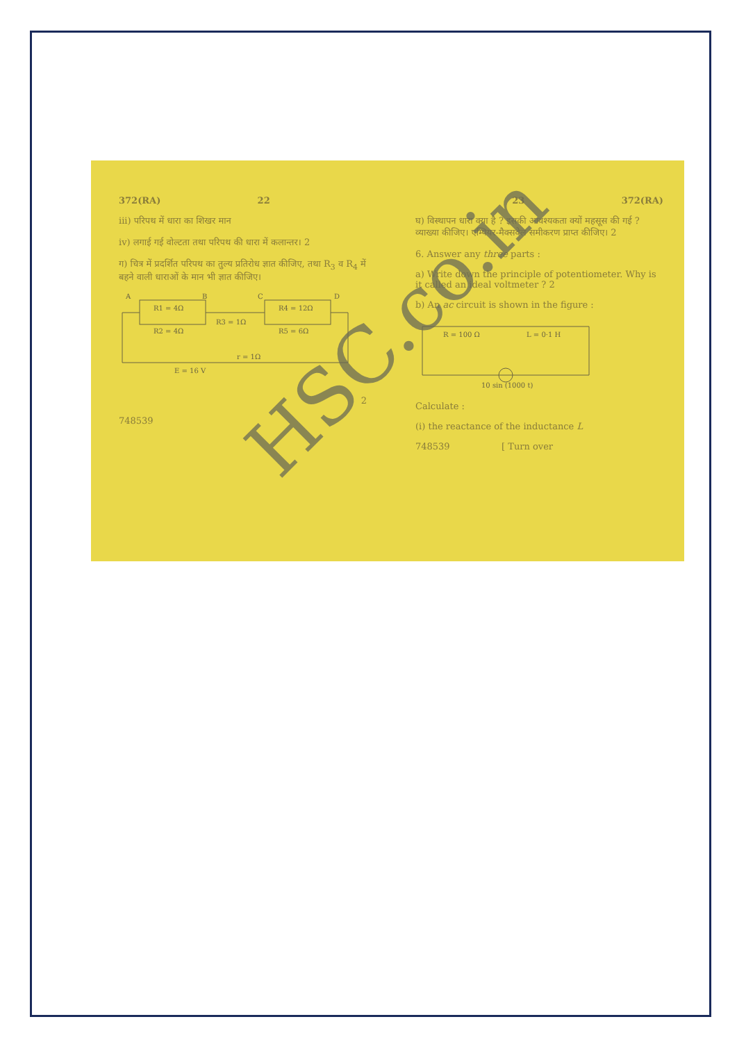372(RA) 22
iii) परिपथ में धारा का शिखर मान
iv) लगाई गई वोल्टता तथा परिपथ की धारा में कलान्तर। 2
ग) चित्र में प्रदर्शित परिपथ का तुल्य प्रतिरोध ज्ञात कीजिए, तथा R<sub>3</sub> व R<sub>4</sub> में बहने वाली धाराओं के मान भी ज्ञात कीजिए।
R1 = 4Ω
R2 = 4Ω
R3 = 1Ω
R4 = 12Ω
R5 = 6Ω
A
B
C
D
r = 1Ω
E = 16 V
2
748539
23 372(RA)
घ) विस्थापन धारा क्या है ? इसकी आवश्यकता क्यों महसूस की गई ? व्याख्या कीजिए। एम्पियर-मैक्सवेल समीकरण प्राप्त कीजिए। 2
6. Answer any three parts :
a) Write down the principle of potentiometer. Why is it called an ideal voltmeter ? 2
b) An ac circuit is shown in the figure :
R = 100 Ω
L = 0·1 H
10 sin (1000 t)
Calculate :
(i) the reactance of the inductance L
748539 [ Turn over
HSC.co.in